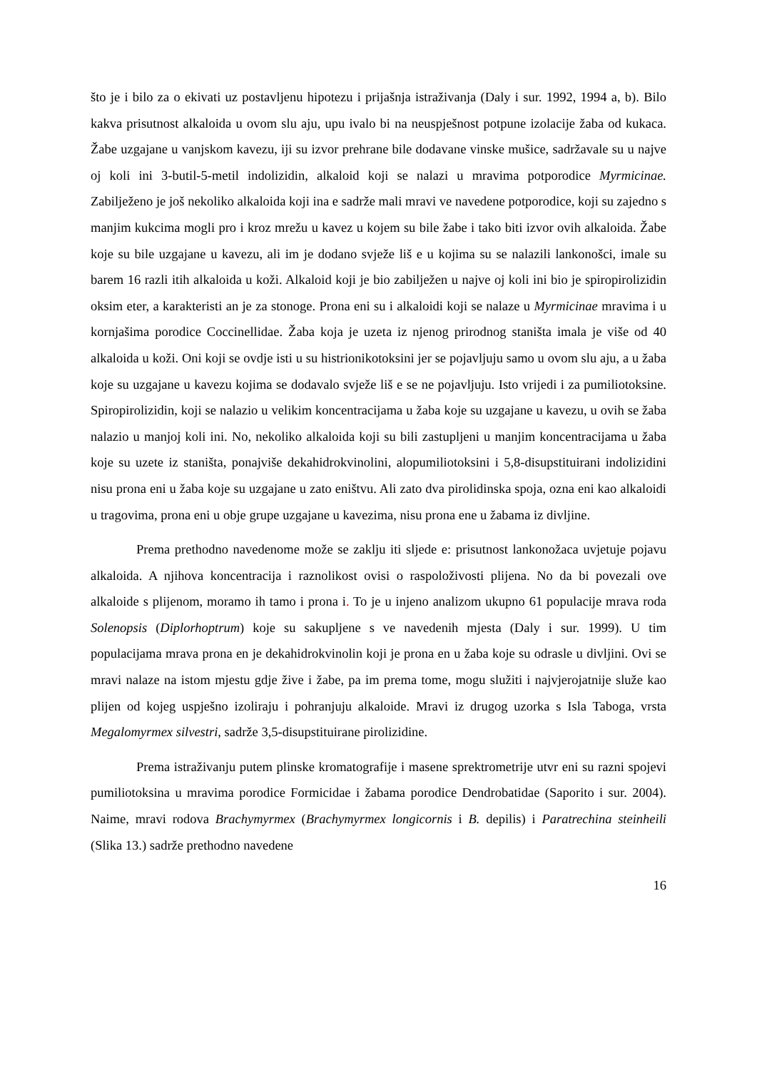što je i bilo za o ekivati uz postavljenu hipotezu i prijašnja istraživanja (Daly i sur. 1992, 1994 a, b). Bilo kakva prisutnost alkaloida u ovom slu aju, upu ivalo bi na neuspješnost potpune izolacije žaba od kukaca. Žabe uzgajane u vanjskom kavezu, iji su izvor prehrane bile dodavane vinske mušice, sadržavale su u najve oj koli ini 3-butil-5-metil indolizidin, alkaloid koji se nalazi u mravima potporodice Myrmicinae. Zabilježeno je još nekoliko alkaloida koji ina e sadrže mali mravi ve navedene potporodice, koji su zajedno s manjim kukcima mogli pro i kroz mrežu u kavez u kojem su bile žabe i tako biti izvor ovih alkaloida. Žabe koje su bile uzgajane u kavezu, ali im je dodano svježe liš e u kojima su se nalazili lankonošci, imale su barem 16 razli itih alkaloida u koži. Alkaloid koji je bio zabilježen u najve oj koli ini bio je spiropirolizidin oksim eter, a karakteristi an je za stonoge. Prona eni su i alkaloidi koji se nalaze u Myrmicinae mravima i u kornjašima porodice Coccinellidae. Žaba koja je uzeta iz njenog prirodnog staništa imala je više od 40 alkaloida u koži. Oni koji se ovdje isti u su histrionikotoksini jer se pojavljuju samo u ovom slu aju, a u žaba koje su uzgajane u kavezu kojima se dodavalo svježe liš e se ne pojavljuju. Isto vrijedi i za pumiliotoksine. Spiropirolizidin, koji se nalazio u velikim koncentracijama u žaba koje su uzgajane u kavezu, u ovih se žaba nalazio u manjoj koli ini. No, nekoliko alkaloida koji su bili zastupljeni u manjim koncentracijama u žaba koje su uzete iz staništa, ponajviše dekahidrokvinolini, alopumiliotoksini i 5,8-disupstituirani indolizidini nisu prona eni u žaba koje su uzgajane u zato eništvu. Ali zato dva pirolidinska spoja, ozna eni kao alkaloidi u tragovima, prona eni u obje grupe uzgajane u kavezima, nisu prona ene u žabama iz divljine.
Prema prethodno navedenome može se zaklju iti sljede e: prisutnost lankonožaca uvjetuje pojavu alkaloida. A njihova koncentracija i raznolikost ovisi o raspoloživosti plijena. No da bi povezali ove alkaloide s plijenom, moramo ih tamo i prona i. To je u injeno analizom ukupno 61 populacije mrava roda Solenopsis (Diplorhoptrum) koje su sakupljene s ve navedenih mjesta (Daly i sur. 1999). U tim populacijama mrava prona en je dekahidrokvinolin koji je prona en u žaba koje su odrasle u divljini. Ovi se mravi nalaze na istom mjestu gdje žive i žabe, pa im prema tome, mogu služiti i najvjerojatnije služe kao plijen od kojeg uspješno izoliraju i pohranjuju alkaloide. Mravi iz drugog uzorka s Isla Taboga, vrsta Megalomyrmex silvestri, sadrže 3,5-disupstituirane pirolizidine.
Prema istraživanju putem plinske kromatografije i masene sprektrometrije utvr eni su razni spojevi pumiliotoksina u mravima porodice Formicidae i žabama porodice Dendrobatidae (Saporito i sur. 2004). Naime, mravi rodova Brachymyrmex (Brachymyrmex longicornis i B. depilis) i Paratrechina steinheili (Slika 13.) sadrže prethodno navedene
16